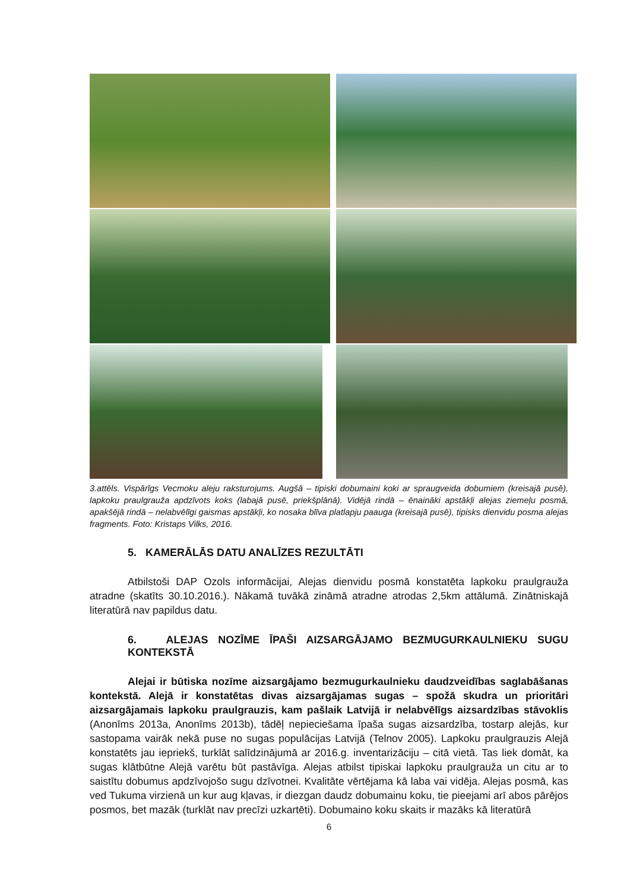3.attēls. Vispārīgs Vecmoku aleju raksturojums. Augšā – tipiski dobumaini koki ar spraugveida dobumiem (kreisajā pusē), lapkoku praulgrauža apdzīvots koks (labajā pusē, priekšplānā). Vidējā rindā – ēnainākі apstākļi alejas ziemeļu posmā, apakšējā rindā – nelabvēlīgi gaismas apstākļi, ko nosaka blīva platlapju paauga (kreisajā pusē), tipisks dienvidu posma alejas fragments. Foto: Kristaps Vilks, 2016.
5. KAMERĀLĀS DATU ANALĪZES REZULTĀTI
Atbilstoši DAP Ozols informācijai, Alejas dienvidu posmā konstatēta lapkoku praulgrauža atradne (skatīts 30.10.2016.). Nākamā tuvākā zināmā atradne atrodas 2,5km attālumā. Zinātniskajā literatūrā nav papildus datu.
6. ALEJAS NOZĪME ĪPAŠI AIZSARGĀJAMO BEZMUGURKAULNIEKU SUGU KONTEKSTĀ
Alejai ir būtiska nozīme aizsargājamo bezmugurkaulnieku daudzveidības saglabāšanas kontekstā. Alejā ir konstatētas divas aizsargājamas sugas – spožā skudra un prioritāri aizsargājamais lapkoku praulgrauzis, kam pašlaik Latvijā ir nelabvēlīgs aizsardzības stāvoklis (Anonīms 2013a, Anonīms 2013b), tādēļ nepieciešama īpaša sugas aizsardzība, tostarp alejās, kur sastopama vairāk nekā puse no sugas populācijas Latvijā (Telnov 2005). Lapkoku praulgrauzis Alejā konstatēts jau iepriekš, turklāt salīdzinājumā ar 2016.g. inventarizāciju – citā vietā. Tas liek domāt, ka sugas klātbūtne Alejā varētu būt pastāvīga. Alejas atbilst tipiskai lapkoku praulgrauža un citu ar to saistītu dobumus apdzīvojošo sugu dzīvotnei. Kvalitāte vērtējama kā laba vai vidēja. Alejas posmā, kas ved Tukuma virzienā un kur aug kļavas, ir diezgan daudz dobumainu koku, tie pieejami arī abos pārējos posmos, bet mazāk (turklāt nav precīzi uzkartēti). Dobumaino koku skaits ir mazāks kā literatūrā
6